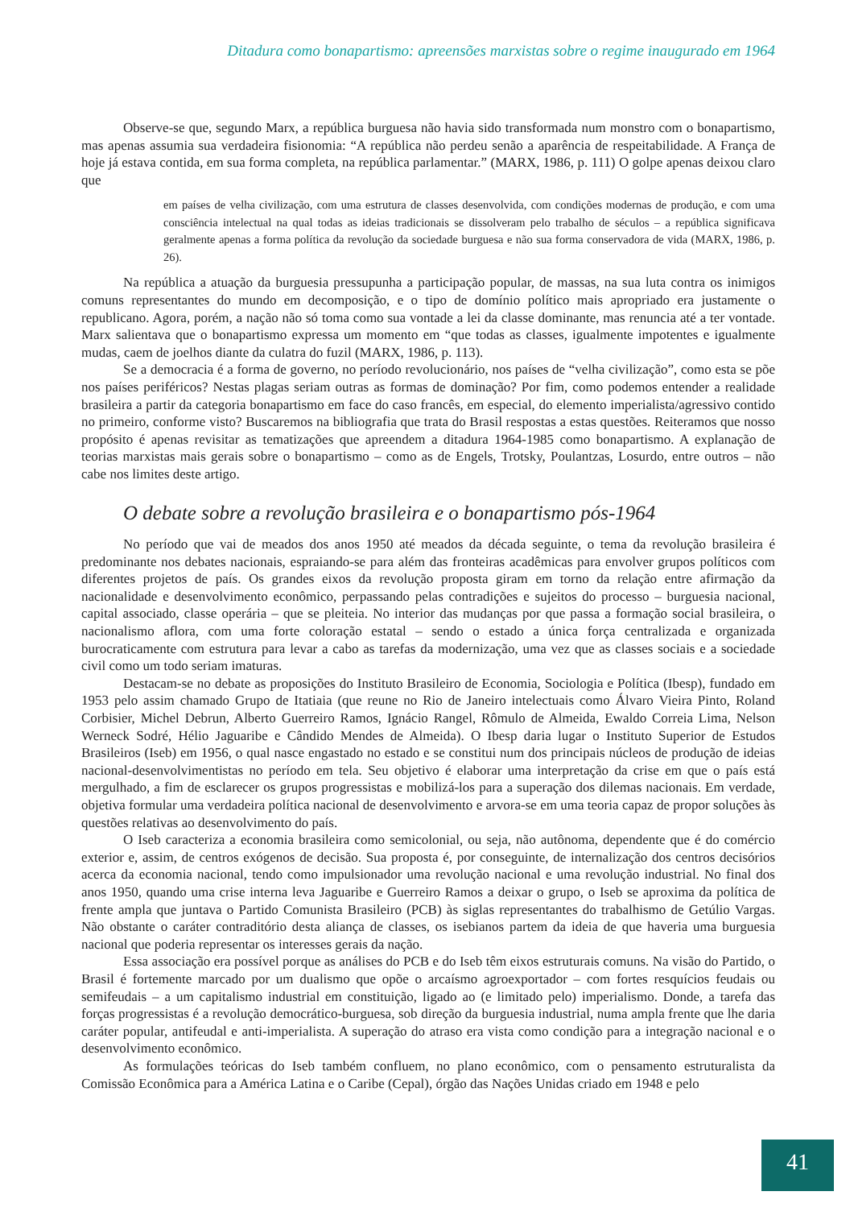Ditadura como bonapartismo: apreensões marxistas sobre o regime inaugurado em 1964
Observe-se que, segundo Marx, a república burguesa não havia sido transformada num monstro com o bonapartismo, mas apenas assumia sua verdadeira fisionomia: “A república não perdeu senão a aparência de respeitabilidade. A França de hoje já estava contida, em sua forma completa, na república parlamentar.” (MARX, 1986, p. 111) O golpe apenas deixou claro que
em países de velha civilização, com uma estrutura de classes desenvolvida, com condições modernas de produção, e com uma consciência intelectual na qual todas as ideias tradicionais se dissolveram pelo trabalho de séculos – a república significava geralmente apenas a forma política da revolução da sociedade burguesa e não sua forma conservadora de vida (MARX, 1986, p. 26).
Na república a atuação da burguesia pressupunha a participação popular, de massas, na sua luta contra os inimigos comuns representantes do mundo em decomposição, e o tipo de domínio político mais apropriado era justamente o republicano. Agora, porém, a nação não só toma como sua vontade a lei da classe dominante, mas renuncia até a ter vontade. Marx salientava que o bonapartismo expressa um momento em “que todas as classes, igualmente impotentes e igualmente mudas, caem de joelhos diante da culatra do fuzil (MARX, 1986, p. 113).
Se a democracia é a forma de governo, no período revolucionário, nos países de “velha civilização”, como esta se põe nos países periféricos? Nestas plagas seriam outras as formas de dominação? Por fim, como podemos entender a realidade brasileira a partir da categoria bonapartismo em face do caso francês, em especial, do elemento imperialista/agressivo contido no primeiro, conforme visto? Buscaremos na bibliografia que trata do Brasil respostas a estas questões. Reiteramos que nosso propósito é apenas revisitar as tematizações que apreendem a ditadura 1964-1985 como bonapartismo. A explanação de teorias marxistas mais gerais sobre o bonapartismo – como as de Engels, Trotsky, Poulantzas, Losurdo, entre outros – não cabe nos limites deste artigo.
O debate sobre a revolução brasileira e o bonapartismo pós-1964
No período que vai de meados dos anos 1950 até meados da década seguinte, o tema da revolução brasileira é predominante nos debates nacionais, espraiando-se para além das fronteiras acadêmicas para envolver grupos políticos com diferentes projetos de país. Os grandes eixos da revolução proposta giram em torno da relação entre afirmação da nacionalidade e desenvolvimento econômico, perpassando pelas contradições e sujeitos do processo – burguesia nacional, capital associado, classe operária – que se pleiteia. No interior das mudanças por que passa a formação social brasileira, o nacionalismo aflora, com uma forte coloração estatal – sendo o estado a única força centralizada e organizada burocraticamente com estrutura para levar a cabo as tarefas da modernização, uma vez que as classes sociais e a sociedade civil como um todo seriam imaturas.
Destacam-se no debate as proposições do Instituto Brasileiro de Economia, Sociologia e Política (Ibesp), fundado em 1953 pelo assim chamado Grupo de Itatiaia (que reune no Rio de Janeiro intelectuais como Álvaro Vieira Pinto, Roland Corbisier, Michel Debrun, Alberto Guerreiro Ramos, Ignácio Rangel, Rômulo de Almeida, Ewaldo Correia Lima, Nelson Werneck Sodré, Hélio Jaguaribe e Cândido Mendes de Almeida). O Ibesp daria lugar o Instituto Superior de Estudos Brasileiros (Iseb) em 1956, o qual nasce engastado no estado e se constitui num dos principais núcleos de produção de ideias nacional-desenvolvimentistas no período em tela. Seu objetivo é elaborar uma interpretação da crise em que o país está mergulhado, a fim de esclarecer os grupos progressistas e mobilizá-los para a superação dos dilemas nacionais. Em verdade, objetiva formular uma verdadeira política nacional de desenvolvimento e arvora-se em uma teoria capaz de propor soluções às questões relativas ao desenvolvimento do país.
O Iseb caracteriza a economia brasileira como semicolonial, ou seja, não autônoma, dependente que é do comércio exterior e, assim, de centros exógenos de decisão. Sua proposta é, por conseguinte, de internalização dos centros decisórios acerca da economia nacional, tendo como impulsionador uma revolução nacional e uma revolução industrial. No final dos anos 1950, quando uma crise interna leva Jaguaribe e Guerreiro Ramos a deixar o grupo, o Iseb se aproxima da política de frente ampla que juntava o Partido Comunista Brasileiro (PCB) às siglas representantes do trabalhismo de Getúlio Vargas. Não obstante o caráter contraditório desta aliança de classes, os isebianos partem da ideia de que haveria uma burguesia nacional que poderia representar os interesses gerais da nação.
Essa associação era possível porque as análises do PCB e do Iseb têm eixos estruturais comuns. Na visão do Partido, o Brasil é fortemente marcado por um dualismo que opõe o arcaísmo agroexportador – com fortes resquícios feudais ou semifeudais – a um capitalismo industrial em constituição, ligado ao (e limitado pelo) imperialismo. Donde, a tarefa das forças progressistas é a revolução democrático-burguesa, sob direção da burguesia industrial, numa ampla frente que lhe daria caráter popular, antifeudal e anti-imperialista. A superação do atraso era vista como condição para a integração nacional e o desenvolvimento econômico.
As formulações teóricas do Iseb também confluem, no plano econômico, com o pensamento estruturalista da Comissão Econômica para a América Latina e o Caribe (Cepal), órgão das Nações Unidas criado em 1948 e pelo
41